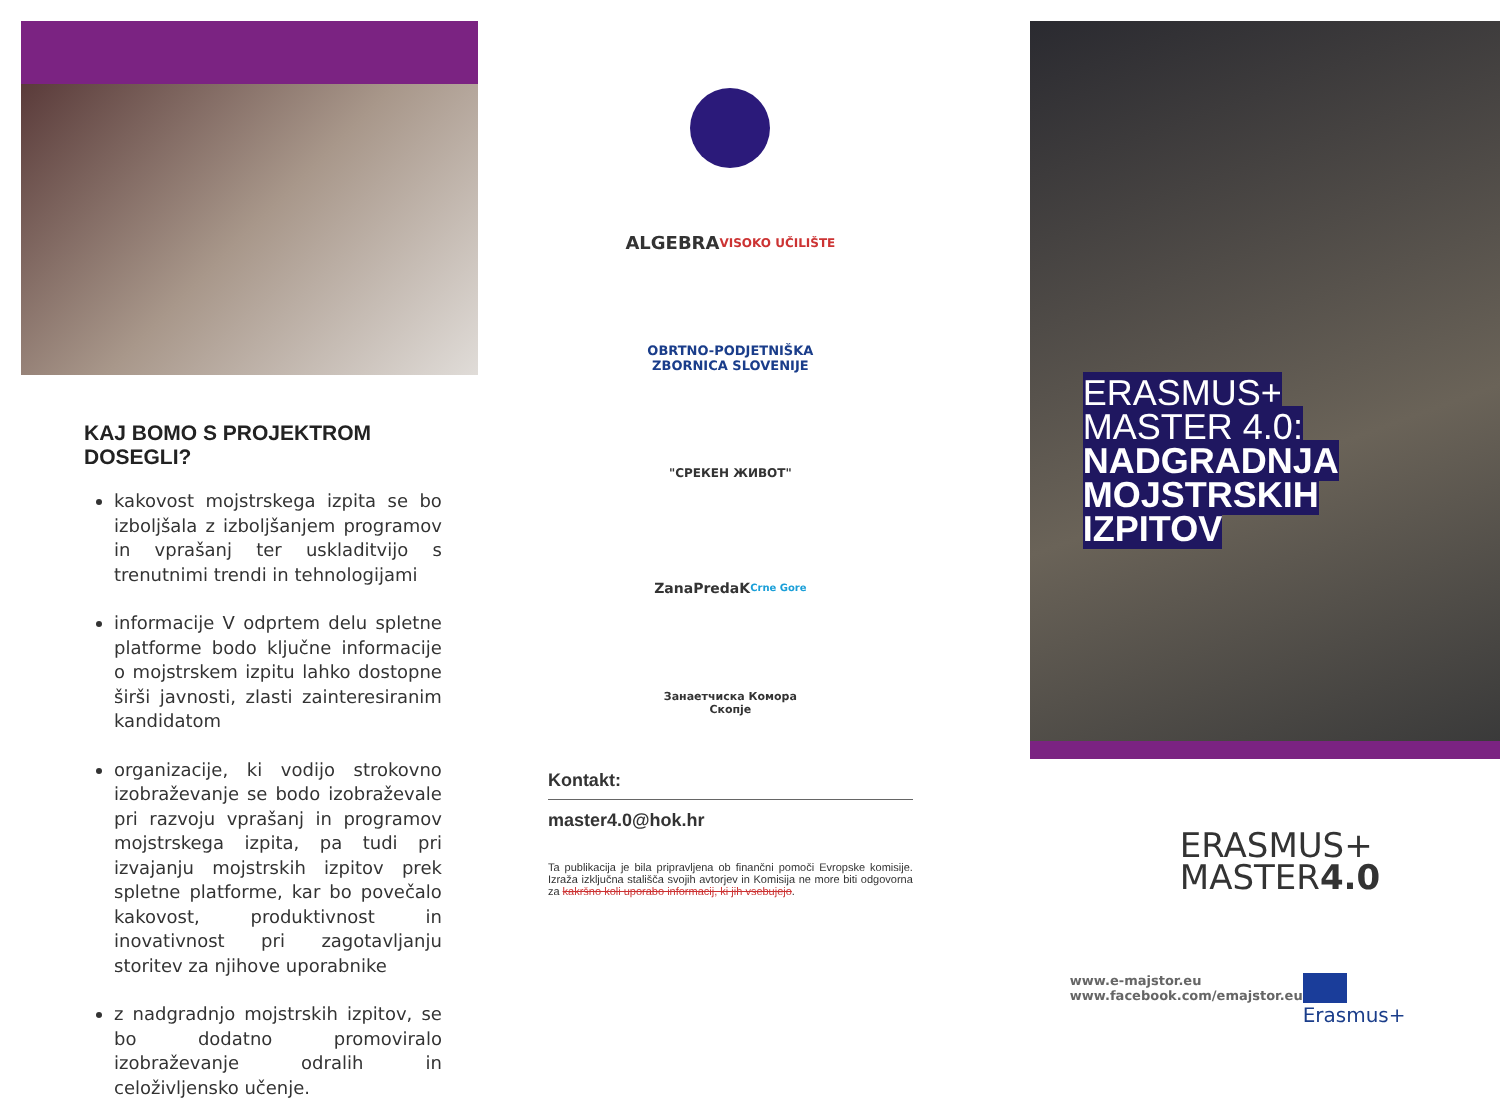KAJ BOMO S PROJEKTROM DOSEGLI?
kakovost mojstrskega izpita se bo izboljšala z izboljšanjem programov in vprašanj ter uskladitvijo s trenutnimi trendi in tehnologijami
informacije V odprtem delu spletne platforme bodo ključne informacije o mojstrskem izpitu lahko dostopne širši javnosti, zlasti zainteresiranim kandidatom
organizacije, ki vodijo strokovno izobraževanje se bodo izobraževale pri razvoju vprašanj in programov mojstrskega izpita, pa tudi pri izvajanju mojstrskih izpitov prek spletne platforme, kar bo povečalo kakovost, produktivnost in inovativnost pri zagotavljanju storitev za njihove uporabnike
z nadgradnjo mojstrskih izpitov, se bo dodatno promoviralo izobraževanje odralih in celoživljensko učenje.
ALGEBRA
VISOKO UČILIŠTE
OBRTNO-PODJETNIŠKA
ZBORNICA SLOVENIJE
"СРЕКЕН ЖИВОТ"
ZanaPredaK
Crne Gore
Занаетчиска Комора
Скопје
Kontakt:
master4.0@hok.hr
Ta publikacija je bila pripravljena ob finančni pomoči Evropske komisije. Izraža izključna stališča svojih avtorjev in Komisija ne more biti odgovorna za kakršno koli uporabo informacij, ki jih vsebujejo.
ERASMUS+
MASTER 4.0:
NADGRADNJA
MOJSTRSKIH
IZPITOV
ERASMUS+
MASTER4.0
www.e-majstor.eu
www.facebook.com/emajstor.eu
Erasmus+